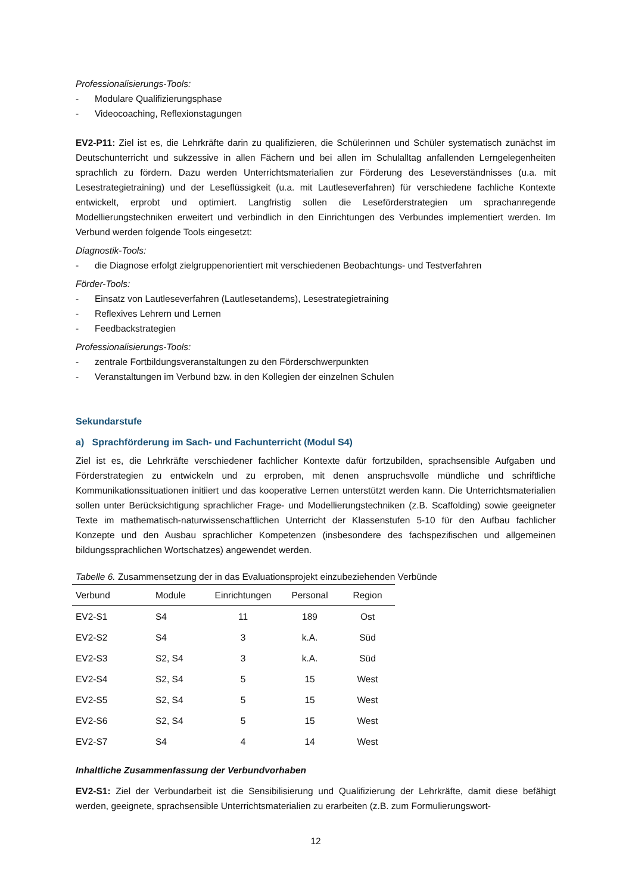Professionalisierungs-Tools:
- Modulare Qualifizierungsphase
- Videocoaching, Reflexionstagungen
EV2-P11: Ziel ist es, die Lehrkräfte darin zu qualifizieren, die Schülerinnen und Schüler systematisch zunächst im Deutschunterricht und sukzessive in allen Fächern und bei allen im Schulalltag anfallenden Lerngelegenheiten sprachlich zu fördern. Dazu werden Unterrichtsmaterialien zur Förderung des Leseverständnisses (u.a. mit Lesestrategietraining) und der Leseflüssigkeit (u.a. mit Lautleseverfahren) für verschiedene fachliche Kontexte entwickelt, erprobt und optimiert. Langfristig sollen die Leseförderstrategien um sprachanregende Modellierungstechniken erweitert und verbindlich in den Einrichtungen des Verbundes implementiert werden. Im Verbund werden folgende Tools eingesetzt:
Diagnostik-Tools:
- die Diagnose erfolgt zielgruppenorientiert mit verschiedenen Beobachtungs- und Testverfahren
Förder-Tools:
- Einsatz von Lautleseverfahren (Lautlesetandems), Lesestrategietraining
- Reflexives Lehrern und Lernen
- Feedbackstrategien
Professionalisierungs-Tools:
- zentrale Fortbildungsveranstaltungen zu den Förderschwerpunkten
- Veranstaltungen im Verbund bzw. in den Kollegien der einzelnen Schulen
Sekundarstufe
a) Sprachförderung im Sach- und Fachunterricht (Modul S4)
Ziel ist es, die Lehrkräfte verschiedener fachlicher Kontexte dafür fortzubilden, sprachsensible Aufgaben und Förderstrategien zu entwickeln und zu erproben, mit denen anspruchsvolle mündliche und schriftliche Kommunikationssituationen initiiert und das kooperative Lernen unterstützt werden kann. Die Unterrichtsmaterialien sollen unter Berücksichtigung sprachlicher Frage- und Modellierungstechniken (z.B. Scaffolding) sowie geeigneter Texte im mathematisch-naturwissenschaftlichen Unterricht der Klassenstufen 5-10 für den Aufbau fachlicher Konzepte und den Ausbau sprachlicher Kompetenzen (insbesondere des fachspezifischen und allgemeinen bildungssprachlichen Wortschatzes) angewendet werden.
Tabelle 6. Zusammensetzung der in das Evaluationsprojekt einzubeziehenden Verbünde
| Verbund | Module | Einrichtungen | Personal | Region |
| --- | --- | --- | --- | --- |
| EV2-S1 | S4 | 11 | 189 | Ost |
| EV2-S2 | S4 | 3 | k.A. | Süd |
| EV2-S3 | S2, S4 | 3 | k.A. | Süd |
| EV2-S4 | S2, S4 | 5 | 15 | West |
| EV2-S5 | S2, S4 | 5 | 15 | West |
| EV2-S6 | S2, S4 | 5 | 15 | West |
| EV2-S7 | S4 | 4 | 14 | West |
Inhaltliche Zusammenfassung der Verbundvorhaben
EV2-S1: Ziel der Verbundarbeit ist die Sensibilisierung und Qualifizierung der Lehrkräfte, damit diese befähigt werden, geeignete, sprachsensible Unterrichtsmaterialien zu erarbeiten (z.B. zum Formulierungswort-
12